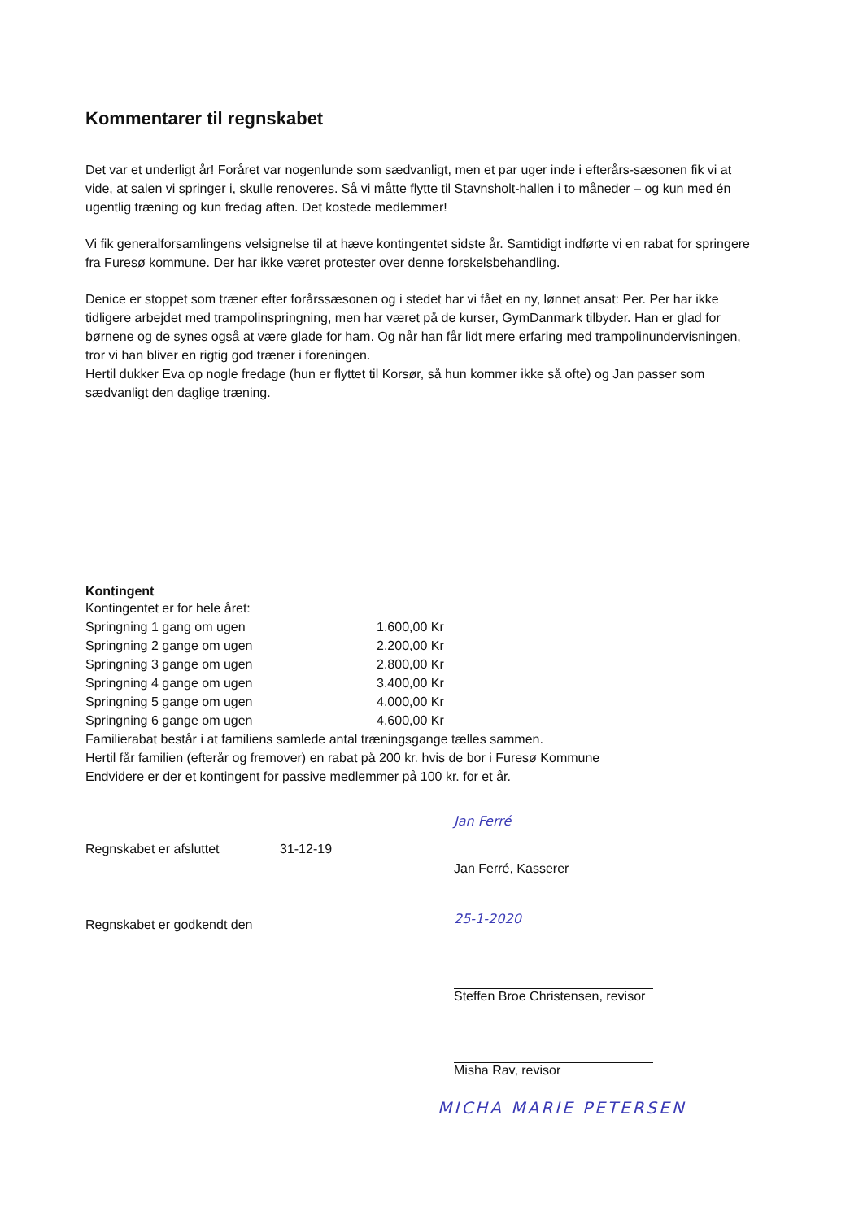Kommentarer til regnskabet
Det var et underligt år! Foråret var nogenlunde som sædvanligt, men et par uger inde i efterårs-sæsonen fik vi at vide, at salen vi springer i, skulle renoveres. Så vi måtte flytte til Stavnsholt-hallen i to måneder – og kun med én ugentlig træning og kun fredag aften. Det kostede medlemmer!
Vi fik generalforsamlingens velsignelse til at hæve kontingentet sidste år. Samtidigt indførte vi en rabat for springere fra Furesø kommune. Der har ikke været protester over denne forskelsbehandling.
Denice er stoppet som træner efter forårssæsonen og i stedet har vi fået en ny, lønnet ansat: Per. Per har ikke tidligere arbejdet med trampolinspringning, men har været på de kurser, GymDanmark tilbyder. Han er glad for børnene og de synes også at være glade for ham. Og når han får lidt mere erfaring med trampolinundervisningen, tror vi han bliver en rigtig god træner i foreningen.
Hertil dukker Eva op nogle fredage (hun er flyttet til Korsør, så hun kommer ikke så ofte) og Jan passer som sædvanligt den daglige træning.
Kontingent
Kontingentet er for hele året:
| Springning 1 gang om ugen | 1.600,00 Kr |
| Springning 2 gange om ugen | 2.200,00 Kr |
| Springning 3 gange om ugen | 2.800,00 Kr |
| Springning 4 gange om ugen | 3.400,00 Kr |
| Springning 5 gange om ugen | 4.000,00 Kr |
| Springning 6 gange om ugen | 4.600,00 Kr |
Familierabat består i at familiens samlede antal træningsgange tælles sammen.
Hertil får familien (efterår og fremover) en rabat på 200 kr. hvis de bor i Furesø Kommune
Endvidere er der et kontingent for passive medlemmer på 100 kr. for et år.
Regnskabet er afsluttet 31-12-19
Jan Ferré
Jan Ferré, Kasserer
Regnskabet er godkendt den 25-1-2020
Steffen Broe Christensen, revisor
Misha Rav, revisor
MICHA MARIE PETERSEN